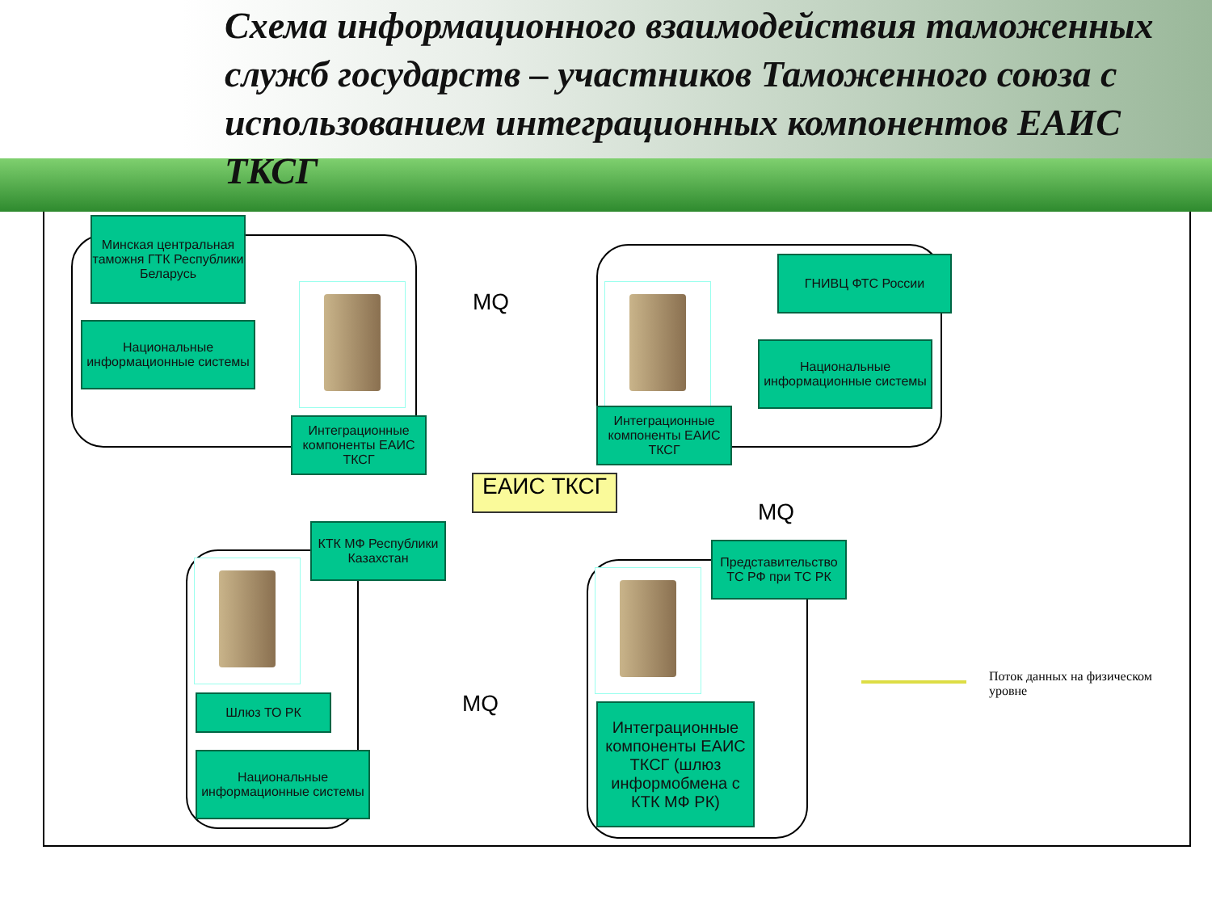Схема информационного взаимодействия таможенных служб государств – участников Таможенного союза с использованием интеграционных компонентов ЕАИС ТКСГ
Минская центральная таможня ГТК Республики Беларусь
Национальные информационные системы
Интеграционные компоненты ЕАИС ТКСГ
MQ
ГНИВЦ ФТС России
Национальные информационные системы
Интеграционные компоненты ЕАИС ТКСГ
ЕАИС ТКСГ
MQ
КТК МФ Республики Казахстан
Представительство ТС РФ при ТС РК
Шлюз ТО РК MQ
Национальные информационные системы
Интеграционные компоненты ЕАИС ТКСГ (шлюз информобмена с КТК МФ РК)
Поток данных на физическом уровне